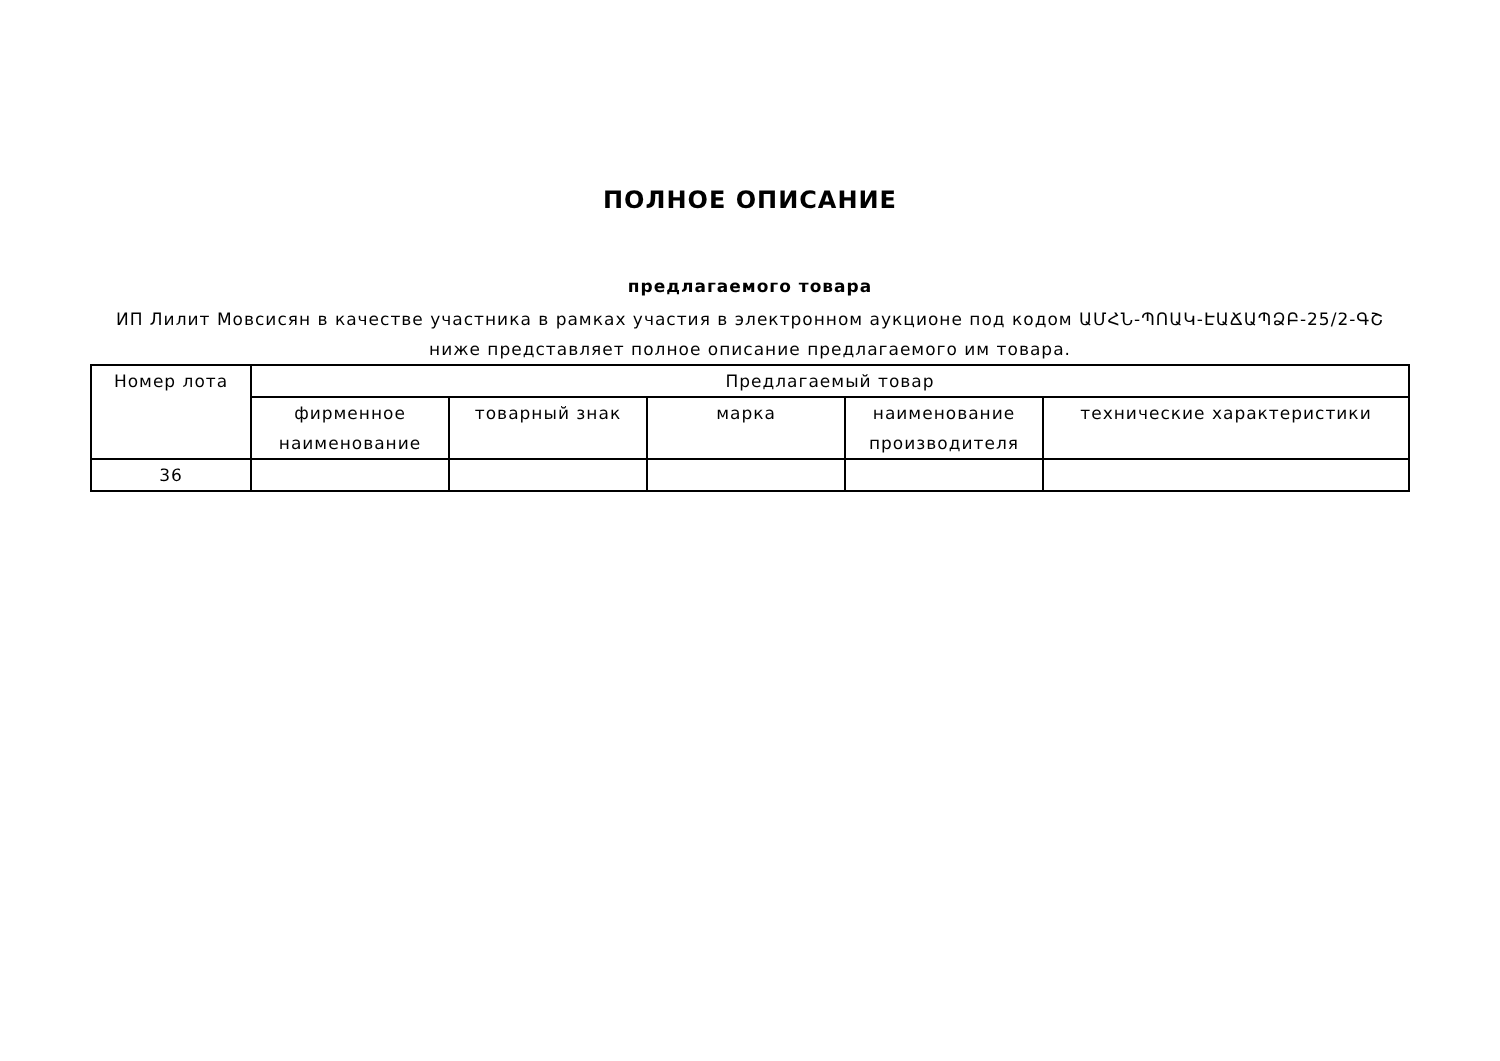ПОЛНОЕ ОПИСАНИЕ
предлагаемого товара
ИП Лилит Мовсисян в качестве участника в рамках участия в электронном аукционе под кодом ԱՄՀՆ-ՊՈԱԿ-ԷԱՃԱՊՁԲ-25/2-ԳՇ ниже представляет полное описание предлагаемого им товара.
| Номер лота | Предлагаемый товар | | | | |
| --- | --- | --- | --- | --- | --- |
| | фирменное наименование | товарный знак | марка | наименование производителя | технические характеристики |
| 36 | | | | | |